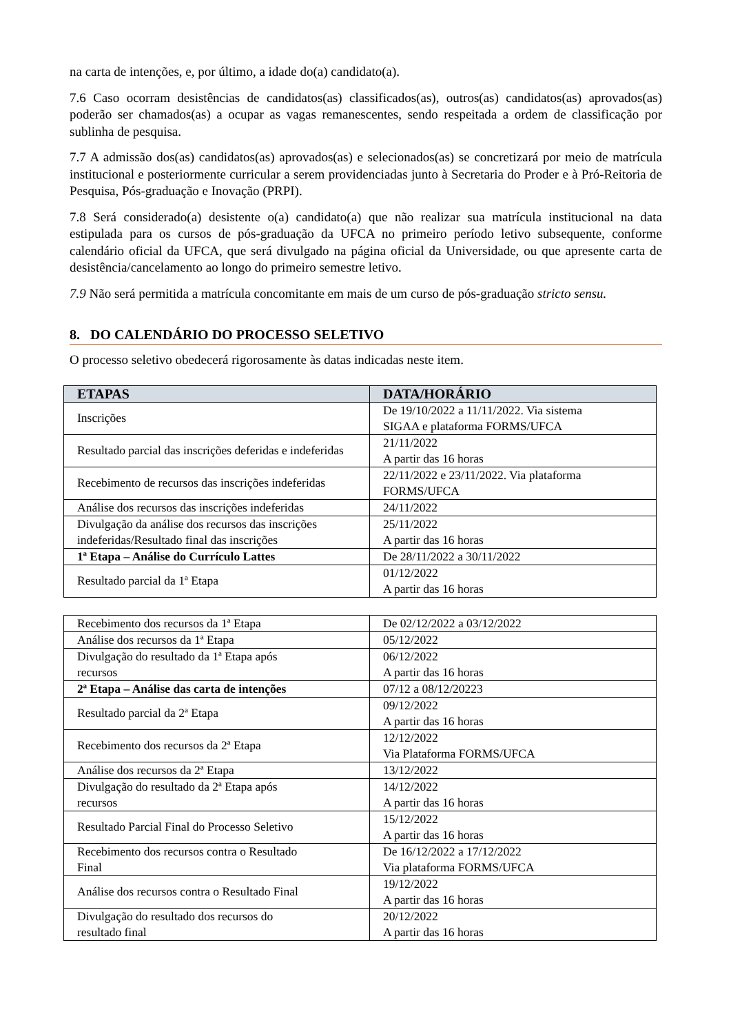na carta de intenções, e, por último, a idade do(a) candidato(a).
7.6 Caso ocorram desistências de candidatos(as) classificados(as), outros(as) candidatos(as) aprovados(as) poderão ser chamados(as) a ocupar as vagas remanescentes, sendo respeitada a ordem de classificação por sublinha de pesquisa.
7.7 A admissão dos(as) candidatos(as) aprovados(as) e selecionados(as) se concretizará por meio de matrícula institucional e posteriormente curricular a serem providenciadas junto à Secretaria do Proder e à Pró-Reitoria de Pesquisa, Pós-graduação e Inovação (PRPI).
7.8 Será considerado(a) desistente o(a) candidato(a) que não realizar sua matrícula institucional na data estipulada para os cursos de pós-graduação da UFCA no primeiro período letivo subsequente, conforme calendário oficial da UFCA, que será divulgado na página oficial da Universidade, ou que apresente carta de desistência/cancelamento ao longo do primeiro semestre letivo.
7.9 Não será permitida a matrícula concomitante em mais de um curso de pós-graduação stricto sensu.
8. DO CALENDÁRIO DO PROCESSO SELETIVO
O processo seletivo obedecerá rigorosamente às datas indicadas neste item.
| ETAPAS | DATA/HORÁRIO |
| --- | --- |
| Inscrições | De 19/10/2022 a 11/11/2022. Via sistema SIGAA e plataforma FORMS/UFCA |
| Resultado parcial das inscrições deferidas e indeferidas | 21/11/2022 A partir das 16 horas |
| Recebimento de recursos das inscrições indeferidas | 22/11/2022 e 23/11/2022. Via plataforma FORMS/UFCA |
| Análise dos recursos das inscrições indeferidas | 24/11/2022 |
| Divulgação da análise dos recursos das inscrições indeferidas/Resultado final das inscrições | 25/11/2022 A partir das 16 horas |
| 1ª Etapa – Análise do Currículo Lattes | De 28/11/2022 a 30/11/2022 |
| Resultado parcial da 1ª Etapa | 01/12/2022 A partir das 16 horas |
| Recebimento dos recursos da 1ª Etapa | De 02/12/2022 a 03/12/2022 |
| Análise dos recursos da 1ª Etapa | 05/12/2022 |
| Divulgação do resultado da 1ª Etapa após recursos | 06/12/2022 A partir das 16 horas |
| 2ª Etapa – Análise das carta de intenções | 07/12 a 08/12/20223 |
| Resultado parcial da 2ª Etapa | 09/12/2022 A partir das 16 horas |
| Recebimento dos recursos da 2ª Etapa | 12/12/2022 Via Plataforma FORMS/UFCA |
| Análise dos recursos da 2ª Etapa | 13/12/2022 |
| Divulgação do resultado da 2ª Etapa após recursos | 14/12/2022 A partir das 16 horas |
| Resultado Parcial Final do Processo Seletivo | 15/12/2022 A partir das 16 horas |
| Recebimento dos recursos contra o Resultado Final | De 16/12/2022 a 17/12/2022 Via plataforma FORMS/UFCA |
| Análise dos recursos contra o Resultado Final | 19/12/2022 A partir das 16 horas |
| Divulgação do resultado dos recursos do resultado final | 20/12/2022 A partir das 16 horas |